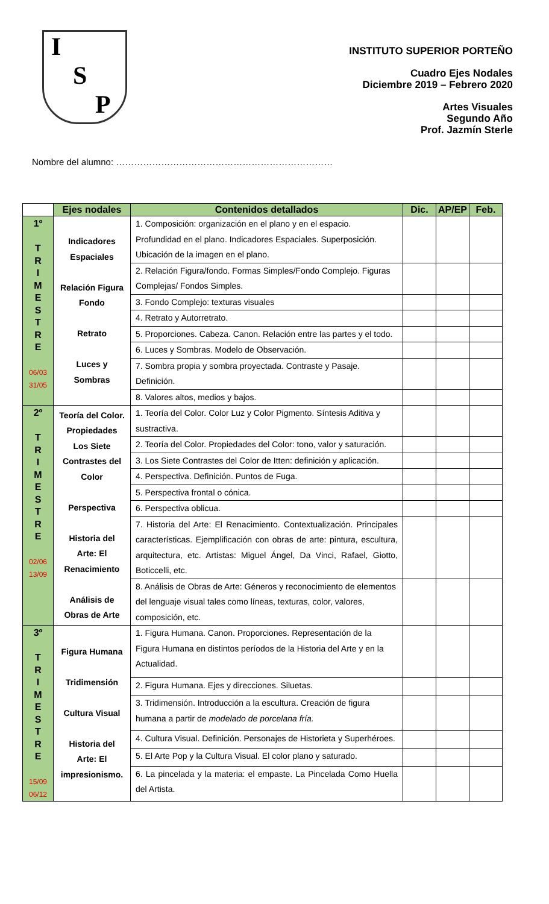I
S
P
INSTITUTO SUPERIOR PORTEÑO
Cuadro Ejes Nodales
Diciembre 2019 – Febrero 2020
Artes Visuales
Segundo Año
Prof. Jazmín Sterle
Nombre del alumno: ………………………………………………………………
| | Ejes nodales | Contenidos detallados | Dic. | AP/EP | Feb. |
| --- | --- | --- | --- | --- | --- |
| 1º T R I M E S T R E 06/03 31/05 | Indicadores Espaciales Relación Figura Fondo Retrato Luces y Sombras | 1. Composición: organización en el plano y en el espacio. Profundidad en el plano. Indicadores Espaciales. Superposición. Ubicación de la imagen en el plano. | | | |
| | | 2. Relación Figura/fondo. Formas Simples/Fondo Complejo. Figuras Complejas/ Fondos Simples. | | | |
| | | 3. Fondo Complejo: texturas visuales | | | |
| | | 4. Retrato y Autorretrato. | | | |
| | | 5. Proporciones. Cabeza. Canon. Relación entre las partes y el todo. | | | |
| | | 6. Luces y Sombras. Modelo de Observación. | | | |
| | | 7. Sombra propia y sombra proyectada. Contraste y Pasaje. Definición. | | | |
| | | 8. Valores altos, medios y bajos. | | | |
| 2º T R I M E S T R E 02/06 13/09 | Teoría del Color. Propiedades Los Siete Contrastes del Color Perspectiva Historia del Arte: El Renacimiento Análisis de Obras de Arte | 1. Teoría del Color. Color Luz y Color Pigmento. Síntesis Aditiva y sustractiva. | | | |
| | | 2. Teoría del Color. Propiedades del Color: tono, valor y saturación. | | | |
| | | 3. Los Siete Contrastes del Color de Itten: definición y aplicación. | | | |
| | | 4. Perspectiva. Definición. Puntos de Fuga. | | | |
| | | 5. Perspectiva frontal o cónica. | | | |
| | | 6. Perspectiva oblicua. | | | |
| | | 7. Historia del Arte: El Renacimiento. Contextualización. Principales características. Ejemplificación con obras de arte: pintura, escultura, arquitectura, etc. Artistas: Miguel Ángel, Da Vinci, Rafael, Giotto, Boticcelli, etc. | | | |
| | | 8. Análisis de Obras de Arte: Géneros y reconocimiento de elementos del lenguaje visual tales como líneas, texturas, color, valores, composición, etc. | | | |
| 3º T R I M E S T R E 15/09 06/12 | Figura Humana Tridimensión Cultura Visual Historia del Arte: El impresionismo. | 1. Figura Humana. Canon. Proporciones. Representación de la Figura Humana en distintos períodos de la Historia del Arte y en la Actualidad. | | | |
| | | 2. Figura Humana. Ejes y direcciones. Siluetas. | | | |
| | | 3. Tridimensión. Introducción a la escultura. Creación de figura humana a partir de modelado de porcelana fría. | | | |
| | | 4. Cultura Visual. Definición. Personajes de Historieta y Superhéroes. | | | |
| | | 5. El Arte Pop y la Cultura Visual. El color plano y saturado. | | | |
| | | 6. La pincelada y la materia: el empaste. La Pincelada Como Huella del Artista. | | | |